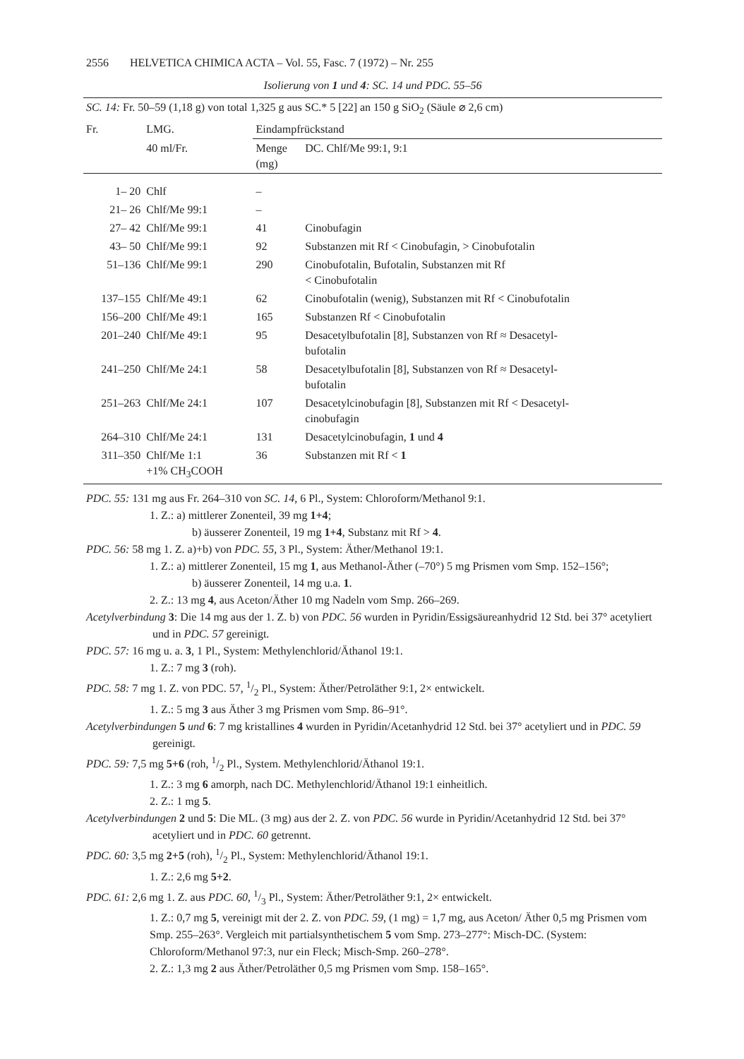2556 HELVETICA CHIMICA ACTA – Vol. 55, Fasc. 7 (1972) – Nr. 255
Isolierung von 1 und 4: SC. 14 und PDC. 55–56
| SC. 14: Fr. 50–59 (1,18 g) von total 1,325 g aus SC.* 5 [22] an 150 g SiO<sub>2</sub> (Säule ⌀ 2,6 cm) | | | |
| Fr. | LMG. | Eindampfrückstand | |
| | 40 ml/Fr. | Menge (mg) | DC. Chlf/Me 99:1, 9:1 |
| 1– 20 | Chlf | – | |
| 21– 26 | Chlf/Me 99:1 | – | |
| 27– 42 | Chlf/Me 99:1 | 41 | Cinobufagin |
| 43– 50 | Chlf/Me 99:1 | 92 | Substanzen mit Rf < Cinobufagin, > Cinobufotalin |
| 51–136 | Chlf/Me 99:1 | 290 | Cinobufotalin, Bufotalin, Substanzen mit Rf < Cinobufotalin |
| 137–155 | Chlf/Me 49:1 | 62 | Cinobufotalin (wenig), Substanzen mit Rf < Cinobufotalin |
| 156–200 | Chlf/Me 49:1 | 165 | Substanzen Rf < Cinobufotalin |
| 201–240 | Chlf/Me 49:1 | 95 | Desacetylbufotalin [8], Substanzen von Rf ≈ Desacetyl- bufotalin |
| 241–250 | Chlf/Me 24:1 | 58 | Desacetylbufotalin [8], Substanzen von Rf ≈ Desacetyl- bufotalin |
| 251–263 | Chlf/Me 24:1 | 107 | Desacetylcinobufagin [8], Substanzen mit Rf < Desacetyl- cinobufagin |
| 264–310 | Chlf/Me 24:1 | 131 | Desacetylcinobufagin, 1 und 4 |
| 311–350 | Chlf/Me 1:1 +1% CH<sub>3</sub>COOH | 36 | Substanzen mit Rf < 1 |
PDC. 55: 131 mg aus Fr. 264–310 von SC. 14, 6 Pl., System: Chloroform/Methanol 9:1.
1. Z.: a) mittlerer Zonenteil, 39 mg 1+4;
b) äusserer Zonenteil, 19 mg 1+4, Substanz mit Rf > 4.
PDC. 56: 58 mg 1. Z. a)+b) von PDC. 55, 3 Pl., System: Äther/Methanol 19:1.
1. Z.: a) mittlerer Zonenteil, 15 mg 1, aus Methanol-Äther (–70°) 5 mg Prismen vom Smp. 152–156°;
b) äusserer Zonenteil, 14 mg u.a. 1.
2. Z.: 13 mg 4, aus Aceton/Äther 10 mg Nadeln vom Smp. 266–269.
Acetylverbindung 3: Die 14 mg aus der 1. Z. b) von PDC. 56 wurden in Pyridin/Essigsäureanhydrid 12 Std. bei 37° acetyliert und in PDC. 57 gereinigt.
PDC. 57: 16 mg u. a. 3, 1 Pl., System: Methylenchlorid/Äthanol 19:1.
1. Z.: 7 mg 3 (roh).
PDC. 58: 7 mg 1. Z. von PDC. 57, 1/2 Pl., System: Äther/Petroläther 9:1, 2× entwickelt.
1. Z.: 5 mg 3 aus Äther 3 mg Prismen vom Smp. 86–91°.
Acetylverbindungen 5 und 6: 7 mg kristallines 4 wurden in Pyridin/Acetanhydrid 12 Std. bei 37° acetyliert und in PDC. 59 gereinigt.
PDC. 59: 7,5 mg 5+6 (roh, 1/2 Pl., System. Methylenchlorid/Äthanol 19:1.
1. Z.: 3 mg 6 amorph, nach DC. Methylenchlorid/Äthanol 19:1 einheitlich.
2. Z.: 1 mg 5.
Acetylverbindungen 2 und 5: Die ML. (3 mg) aus der 2. Z. von PDC. 56 wurde in Pyridin/Acetanhydrid 12 Std. bei 37° acetyliert und in PDC. 60 getrennt.
PDC. 60: 3,5 mg 2+5 (roh), 1/2 Pl., System: Methylenchlorid/Äthanol 19:1.
1. Z.: 2,6 mg 5+2.
PDC. 61: 2,6 mg 1. Z. aus PDC. 60, 1/3 Pl., System: Äther/Petroläther 9:1, 2× entwickelt.
1. Z.: 0,7 mg 5, vereinigt mit der 2. Z. von PDC. 59, (1 mg) = 1,7 mg, aus Aceton/ Äther 0,5 mg Prismen vom Smp. 255–263°. Vergleich mit partialsynthetischem 5 vom Smp. 273–277°: Misch-DC. (System: Chloroform/Methanol 97:3, nur ein Fleck; Misch-Smp. 260–278°.
2. Z.: 1,3 mg 2 aus Äther/Petroläther 0,5 mg Prismen vom Smp. 158–165°.